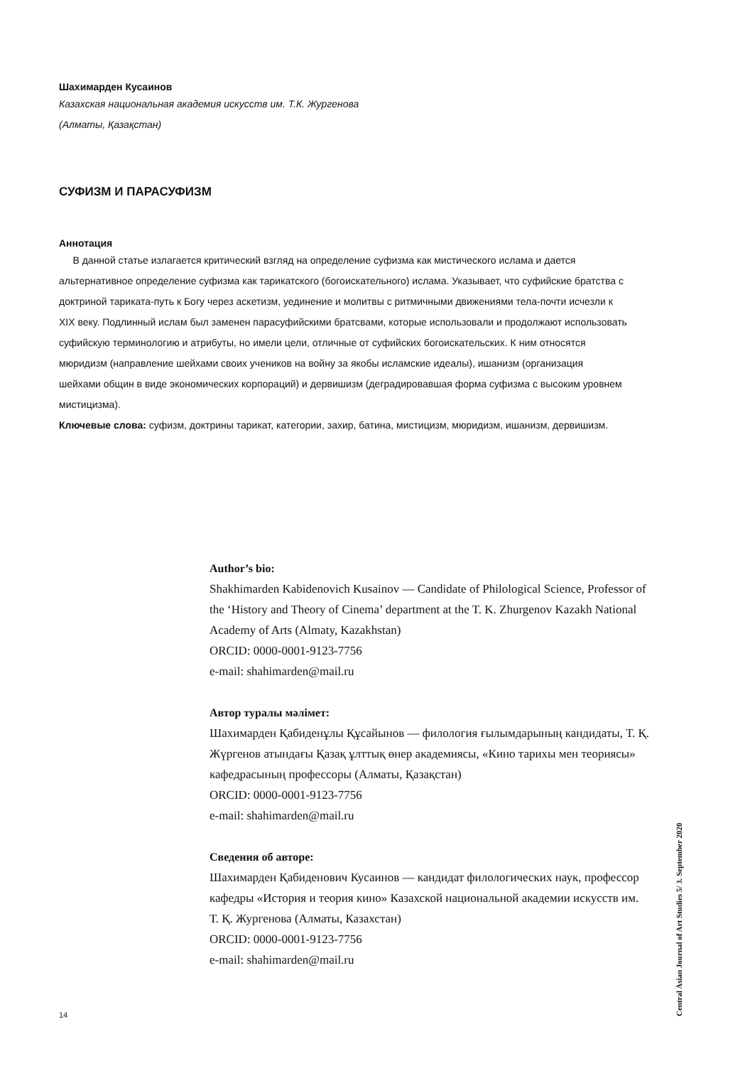Шахимарден Кусаинов
Казахская национальная академия искусств им. Т.К. Жургенова
(Алматы, Қазақстан)
СУФИЗМ И ПАРАСУФИЗМ
Аннотация
В данной статье излагается критический взгляд на определение суфизма как мистического ислама и дается альтернативное определение суфизма как тарикатского (богоискательного) ислама. Указывает, что суфийские братства с доктриной тариката-путь к Богу через аскетизм, уединение и молитвы с ритмичными движениями тела-почти исчезли к XIX веку. Подлинный ислам был заменен парасуфийскими братсвами, которые использовали и продолжают использовать суфийскую терминологию и атрибуты, но имели цели, отличные от суфийских богоискательских. К ним относятся мюридизм (направление шейхами своих учеников на войну за якобы исламские идеалы), ишанизм (организация шейхами общин в виде экономических корпораций) и дервишизм (деградировавшая форма суфизма с высоким уровнем мистицизма).
Ключевые слова: суфизм, доктрины тарикат, категории, захир, батина, мистицизм, мюридизм, ишанизм, дервишизм.
Author’s bio:
Shakhimarden Kabidenovich Kusainov — Candidate of Philological Science, Professor of the ‘History and Theory of Cinema’ department at the T. K. Zhurgenov Kazakh National Academy of Arts (Almaty, Kazakhstan)
ORCID: 0000-0001-9123-7756
e-mail: shahimarden@mail.ru
Автор туралы мәлімет:
Шахимарден Қабиденұлы Құсайынов — филология ғылымдарының кандидаты, Т. Қ. Жүргенов атындағы Қазақ ұлттық өнер академиясы, «Кино тарихы мен теориясы» кафедрасының профессоры (Алматы, Қазақстан)
ORCID: 0000-0001-9123-7756
e-mail: shahimarden@mail.ru
Сведения об авторе:
Шахимарден Қабиденович Кусаинов — кандидат филологических наук, профессор кафедры «История и теория кино» Казахской национальной академии искусств им. Т. Қ. Жургенова (Алматы, Казахстан)
ORCID: 0000-0001-9123-7756
e-mail: shahimarden@mail.ru
Central Asian Journal of Art Studies 5/ 3. September 2020
14